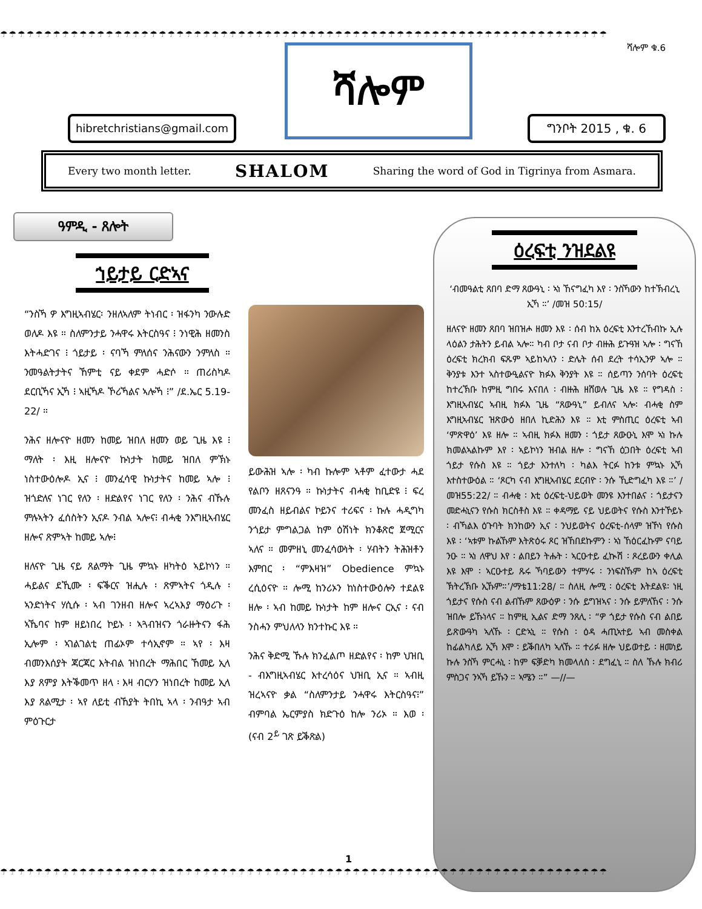☂☂☂☂☂☂☂☂☂☂☂☂☂☂☂☂☂☂☂☂☂☂☂☂☂☂☂☂☂☂☂☂☂☂☂☂☂☂☂☂☂☂☂☂☂☂☂☂☂☂☂☂☂☂☂☂☂☂☂☂☂☂☂☂☂☂☂☂☂
ሻሎም ቁ.6 ሻሎም
hibretchristians@gmail.com
ግንቦት 2015 , ቁ. 6
Every two month letter. SHALOM Sharing the word of God in Tigrinya from Asmara.
ዓምዲ - ጸሎት
ኀይታይ ርድኣና
“ንስኻ ዎ እግዚኣብሄር፡ ንዘለኣለም ትነብር ፡ ዝፋንካ ንውሉድ ወለዶ እዩ ። ስለምንታይ ንሓዋሩ እትርስዓና ፧ ንነዊሕ ዘመንስ እትሓድገና ፧ ጎይታይ ፡ ናባኻ ምለሰና ንሕናውን ንምለስ ። ንመዓልትታትና ኸምቲ ናይ ቀደም ሓድሶ ። ጠሪስካዶ ደርቢኻና ኢኻ ፧ ኣዚኻዶ ኾሪኻልና ኣሎኻ ፧” /ደ.ኤር 5.19-22/ ።
ንሕና ዘሎናዮ ዘመን ከመይ ዝበለ ዘመን ወይ ጊዜ እዩ ፧ ማለት ፡ እዚ ዘሎናዮ ኩነታት ከመይ ዝበለ ምኽኑ ነስተውዕሎዶ ኢና ፧ መንፈሳዊ ኩነታትና ከመይ ኣሎ ፧ ዝጎድለና ነገር የለን ፡ ዘድልየና ነገር የለን ፡ ንሕና ብኹሉ ምሉኣትን ፈሰስትን ኢናዶ ንብል ኣሎና፧ ብሓቂ ንእግዚኣብሄር ዘሎና ጽምኣት ከመይ ኣሎ፧
ዘለናዮ ጊዜ ናይ ጸልማት ጊዜ ምኳኑ ዘካትዕ ኣይኮነን ። ሓይልና ደኺሙ ፡ ፍቕርና ዝሒሉ ፡ ጽምኣትና ጎዲሉ ፡ ኣንድነትና ሃሲሱ ፡ ኣብ ገንዘብ ዘሎና ኣረኣእያ ማዕሪጉ ፡ ኣኼባና ከም ዘይነበረ ኮይኑ ፡ ኣጓብዝናን ጎራዙትናን ፋሕ ኢሎም ፡ ኣገልገልቲ ጠፊኦም ተሳኢኖም ። ኣየ ፡ እዛ ብመንእሰያት ጃርጃር እትብል ዝነበረት ማሕበር ኸመይ ኢላ እያ ጸምያ እትቕመጥ ዘላ ፡ እዛ ብርሃን ዝነበረት ከመይ ኢላ እያ ጸልሚታ ፡ ኣየ ለይቲ ብኸያት ትበኪ ኣላ ፡ ንብዓታ ኣብ ምዕጉርታ
ይውሕዝ ኣሎ ፡ ካብ ኩሎም ኣቶም ፈተውታ ሓደ የልቦን ዘጸናንዓ ። ኩነታትና ብሓቂ ከቢድዩ ፧ ፍረ መንፈስ ዘይብልና ኮይንና ተሪፍና ፡ ኩሉ ሓዲግካ ንጎይታ ምግልጋል ከም ዕሽነት ክንቆጽሮ ጀሚርና ኣለና ። መምዘኒ መንፈሳውነት ፡ ሃብትን ትሕዝቶን እምበር ፡ “ምእዛዝ” Obedience ምኳኑ ረሲዕናዮ ። ሎሚ ከንሪኦን ከነስተውዕሎን ተደልዩ ዘሎ ፡ ኣብ ከመይ ኩነታት ከም ዘሎና ርኢና ፡ ናብ ንስሓን ምህለላን ክንተኩር እዩ ።
ንሕና ቅድሚ ኹሉ ክንፈልጦ ዘድልየና ፡ ከም ህዝቢ - ብእግዚኣብሄር እተረሳዕና ህዝቢ ኢና ። ኣብዚ ዝረኣናዮ ቃል “ስለምንታይ ንሓዋሩ እትርስዓና፧” ብምባል ኤርምያስ ክድጉዕ ከሎ ንሪኦ ። እወ ፡ (ናብ 2<sup>ይ</sup> ገጽ ይቕጽል)
ዕረፍቲ ንዝደልዩ
‘ብመዓልቲ ጸበባ ድማ ጸውዓኒ ፡ ኣነ ኸናግፈካ እየ ፡ ንስኻውን ከተኽብረኒ ኢኻ ።’ /መዝ 50:15/
ዘለናዮ ዘመን ጸበባ ዝበዝሖ ዘመን እዩ ፡ ሰብ ከአ ዕረፍቲ እንተረኸብኩ ኢሉ ላዕልን ታሕትን ይብል ኣሎ። ካብ ቦታ ናብ ቦታ ብዙሕ ይጉዓዝ ኣሎ ፡ ግናኸ ዕረፍቲ ክረክብ ፍጹም ኣይከኣለን ፡ ድሌት ሰብ ደረት ተሳኢንዎ ኣሎ ። ቅንያቱ እንተ ኣስተውዒልናዮ ክፉእ ቅንያት እዩ ። ሰይጣን ንሰባት ዕረፍቲ ከተረኽቡ ከምዚ ግበሩ እናበለ ፡ ብዙሕ ዘሸወሉ ጊዜ እዩ ። የግዳስ ፡ እግዚኣብሄር ኣብዚ ክፉእ ጊዜ “ጸውዓኒ” ይብለና ኣሎ፡ ብሓቂ ስም እግዚኣብሄር ዝጽውዕ ዘበለ ኪድሕን እዩ ። እቲ ምስጢር ዕረፍቲ ኣብ ‘ምጽዋዕ’ እዩ ዘሎ ። ኣብዚ ክፉእ ዘመን ፡ ጎይታ ጸውዑኒ እሞ ኣነ ኩሉ ክመልኣልኩም እየ ፡ ኣይኮነን ዝብል ዘሎ ፡ ግናኸ ዕጋበት ዕረፍቲ ኣብ ጎይታ የሱስ እዩ ። ጎይታ እንተለካ ፡ ካልእ ትርፉ ከንቱ ምኳኑ ኢኻ እተስተውዕል ። ‘ጾርካ ናብ እግዚኣብሄር ደርብዮ ፡ ንሱ ኺድግፈካ እዩ ።’ /መዝ55:22/ ። ብሓቂ ፡ እቲ ዕረፍቲ-ህይወት መንዩ እንተበልና ፡ ጎይታናን መድሓኒናን የሱስ ክርስቶስ እዩ ። ቀዳማይ ናይ ህይወትና የሱስ እንተኾይኑ ፡ ብኻልእ ዕጉባት ክንከውን ኢና ፡ ንህይወትና ዕረፍቲ-ሰላም ዝኾነ የሱስ እዩ ፡ ‘ኣቱም ኩልኹም እትጽዕሩ ጾር ዝኸበደኩምን ፡ ኣነ ኸዕርፈኩም ናባይ ንዑ ። ኣነ ለዋህ እየ ፡ ልበይን ትሑት ፡ ኣርዑተይ ፈኲሽ ፡ ጾረይውን ቀሊል እዩ እሞ ፡ ኣርዑተይ ጹሩ ኻባይውን ተምሃሩ ፡ ንነፍስኹም ከኣ ዕረፍቲ ኽትረኽቡ ኢኹም።’/ማቴ11:28/ ። ስለዚ ሎሚ ፡ ዕረፍቲ እትደልዩ፡ ነዚ ጎይታና የሱስ ናብ ልብኹም ጸውዕዎ ፡ ንሱ ይግዝኣና ፡ ንሱ ይምለኸና ፡ ንሱ ዝበሎ ይኹነላና ። ከምዚ ኢልና ድማ ንጸሊ ፡ “ዎ ጎይታ የሱስ ናብ ልበይ ይጽውዓካ ኣለኹ ፡ ርድኣኒ ። የሱስ ፡ ዕዳ ሓጢኣተይ ኣብ መስቀል ከፊልካለይ ኢኻ እሞ ፡ ይቕበለካ ኣለኹ ። ተሪፉ ዘሎ ህይወተይ ፡ ዘመነይ ኩሉ ንስኻ ምርሓኒ ፡ ከም ፍቓድካ ክመላለስ ፡ ደግፈኒ ። ስለ ኹሉ ክብሪ ምስጋና ንኣኻ ይኹን ። ኣሜን ።” —//—
1
☂☂☂☂☂☂☂☂☂☂☂☂☂☂☂☂☂☂☂☂☂☂☂☂☂☂☂☂☂☂☂☂☂☂☂☂☂☂☂☂☂☂☂☂☂☂☂☂☂☂☂☂☂☂☂☂☂☂☂☂☂☂☂☂☂☂☂☂☂